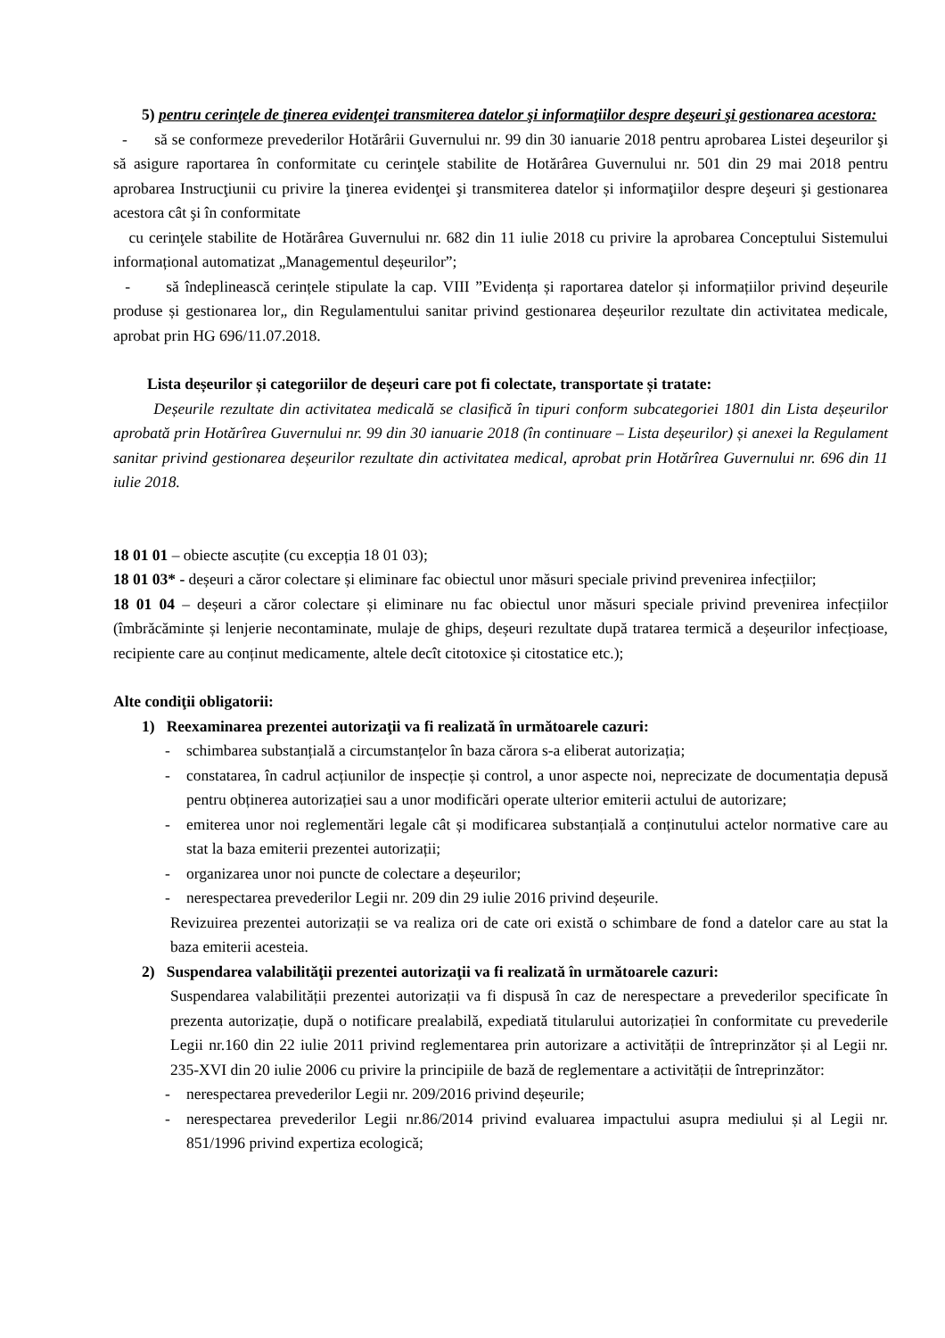5) pentru cerinţele de ţinerea evidenţei transmiterea datelor şi informaţiilor despre deşeuri şi gestionarea acestora:
- să se conformeze prevederilor Hotărârii Guvernului nr. 99 din 30 ianuarie 2018 pentru aprobarea Listei deşeurilor şi să asigure raportarea în conformitate cu cerinţele stabilite de Hotărârea Guvernului nr. 501 din 29 mai 2018 pentru aprobarea Instrucţiunii cu privire la ţinerea evidenţei şi transmiterea datelor și informaţiilor despre deşeuri şi gestionarea acestora cât şi în conformitate
cu cerinţele stabilite de Hotărârea Guvernului nr. 682 din 11 iulie 2018 cu privire la aprobarea Conceptului Sistemului informațional automatizat „Managementul deșeurilor”;
- să îndeplinească cerințele stipulate la cap. VIII ”Evidența și raportarea datelor și informațiilor privind deșeurile produse și gestionarea lor„ din Regulamentului sanitar privind gestionarea deșeurilor rezultate din activitatea medicale, aprobat prin HG 696/11.07.2018.
Lista deșeurilor și categoriilor de deșeuri care pot fi colectate, transportate și tratate:
Deșeurile rezultate din activitatea medicală se clasifică în tipuri conform subcategoriei 1801 din Lista deșeurilor aprobată prin Hotărîrea Guvernului nr. 99 din 30 ianuarie 2018 (în continuare – Lista deșeurilor) și anexei la Regulament sanitar privind gestionarea deșeurilor rezultate din activitatea medical, aprobat prin Hotărîrea Guvernului nr. 696 din 11 iulie 2018.
18 01 01 – obiecte ascuțite (cu excepția 18 01 03);
18 01 03* - deșeuri a căror colectare și eliminare fac obiectul unor măsuri speciale privind prevenirea infecțiilor;
18 01 04 – deșeuri a căror colectare și eliminare nu fac obiectul unor măsuri speciale privind prevenirea infecțiilor (îmbrăcăminte și lenjerie necontaminate, mulaje de ghips, deșeuri rezultate după tratarea termică a deșeurilor infecțioase, recipiente care au conținut medicamente, altele decît citotoxice și citostatice etc.);
Alte condiţii obligatorii:
1) Reexaminarea prezentei autorizaţii va fi realizată în următoarele cazuri:
- schimbarea substanțială a circumstanțelor în baza cărora s-a eliberat autorizația;
- constatarea, în cadrul acțiunilor de inspecție și control, a unor aspecte noi, neprecizate de documentația depusă pentru obținerea autorizației sau a unor modificări operate ulterior emiterii actului de autorizare;
- emiterea unor noi reglementări legale cât și modificarea substanțială a conținutului actelor normative care au stat la baza emiterii prezentei autorizații;
- organizarea unor noi puncte de colectare a deșeurilor;
- nerespectarea prevederilor Legii nr. 209 din 29 iulie 2016 privind deșeurile.
Revizuirea prezentei autorizații se va realiza ori de cate ori există o schimbare de fond a datelor care au stat la baza emiterii acesteia.
2) Suspendarea valabilităţii prezentei autorizaţii va fi realizată în următoarele cazuri:
Suspendarea valabilității prezentei autorizații va fi dispusă în caz de nerespectare a prevederilor specificate în prezenta autorizație, după o notificare prealabilă, expediată titularului autorizației în conformitate cu prevederile Legii nr.160 din 22 iulie 2011 privind reglementarea prin autorizare a activității de întreprinzător și al Legii nr. 235-XVI din 20 iulie 2006 cu privire la principiile de bază de reglementare a activității de întreprinzător:
- nerespectarea prevederilor Legii nr. 209/2016 privind deșeurile;
- nerespectarea prevederilor Legii nr.86/2014 privind evaluarea impactului asupra mediului și al Legii nr. 851/1996 privind expertiza ecologică;